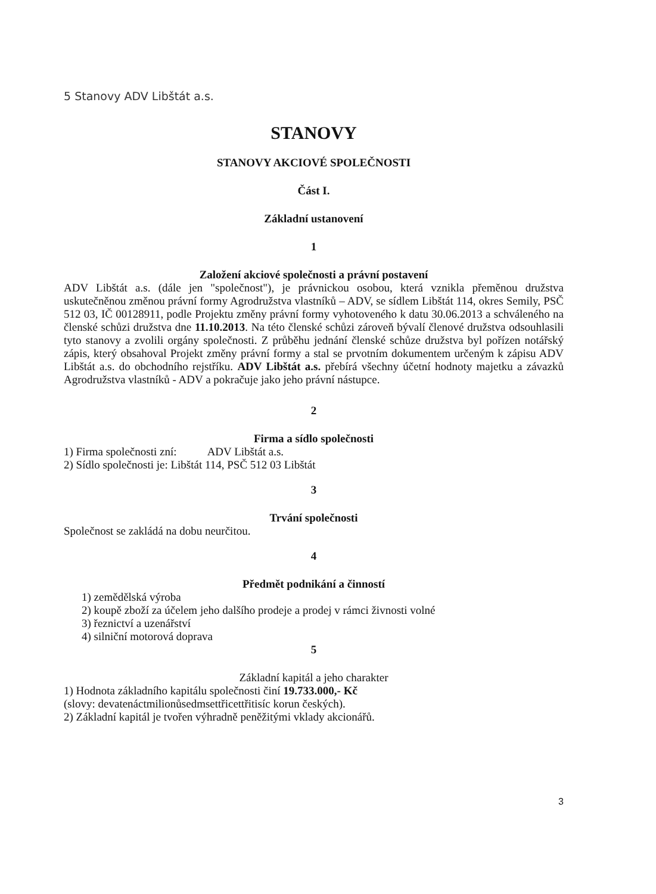5 Stanovy ADV Libštát a.s.
STANOVY
STANOVY AKCIOVÉ SPOLEČNOSTI
Část I.
Základní ustanovení
1
Založení akciové společnosti a právní postavení
ADV Libštát a.s. (dále jen "společnost"), je právnickou osobou, která vznikla přeměnou družstva uskutečněnou změnou právní formy Agrodružstva vlastníků – ADV, se sídlem Libštát 114, okres Semily, PSČ 512 03, IČ 00128911, podle Projektu změny právní formy vyhotoveného k datu 30.06.2013 a schváleného na členské schůzi družstva dne 11.10.2013. Na této členské schůzi zároveň bývalí členové družstva odsouhlasili tyto stanovy a zvolili orgány společnosti. Z průběhu jednání členské schůze družstva byl pořízen notářský zápis, který obsahoval Projekt změny právní formy a stal se prvotním dokumentem určeným k zápisu ADV Libštát a.s. do obchodního rejstříku. ADV Libštát a.s. přebírá všechny účetní hodnoty majetku a závazků Agrodružstva vlastníků - ADV a pokračuje jako jeho právní nástupce.
2
Firma a sídlo společnosti
1) Firma společnosti zní: ADV Libštát a.s.
2) Sídlo společnosti je: Libštát 114, PSČ 512 03 Libštát
3
Trvání společnosti
Společnost se zakládá na dobu neurčitou.
4
Předmět podnikání a činností
1) zemědělská výroba
2) koupě zboží za účelem jeho dalšího prodeje a prodej v rámci živnosti volné
3) řeznictví a uzenářství
4) silniční motorová doprava
5
Základní kapitál a jeho charakter
1) Hodnota základního kapitálu společnosti činí 19.733.000,- Kč
(slovy: devatenáctmilionůsedmsettřicettřitisíc korun českých).
2) Základní kapitál je tvořen výhradně peněžitými vklady akcionářů.
3